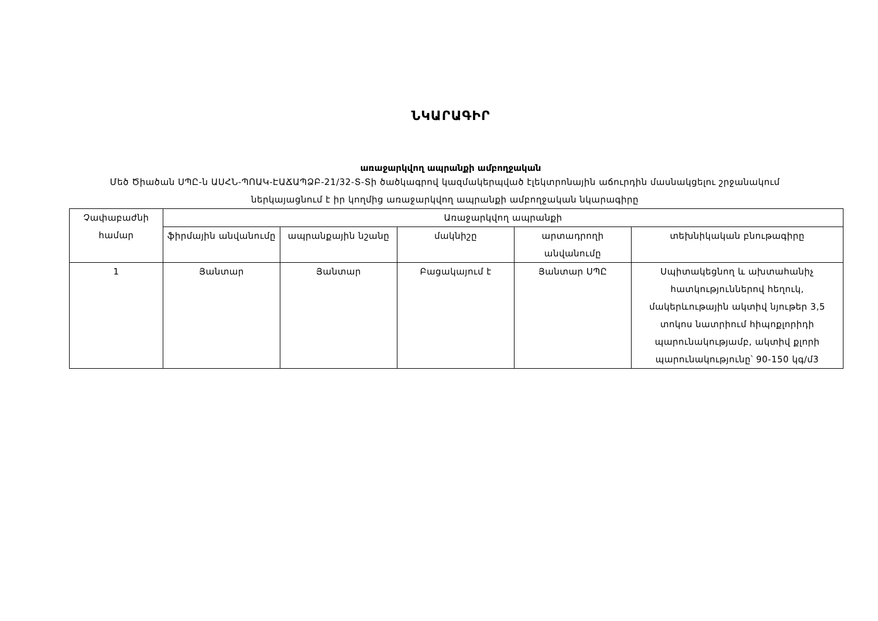ՆԿԱՐԱԳԻՐ
առաջարկվող ապրանքի ամբողջական
Մեծ Ծիածան ՍՊԸ-ն ԱՍՀՆ-ՊՈԱԿ-ԷԱՃԱՊՁԲ-21/32-Տ-Տի ծածկագրով կազմակերպված էլեկտրոնային աճուրդին մասնակցելու շրջանակում ներկայացնում է իր կողմից առաջարկվող ապրանքի ամբողջական նկարագիրը
| Չափաբաժնի համար | Առաջարկվող ապրանքի | | | | |
| | ֆիրմային անվանումը | ապրանքային նշանը | մակնիշը | արտադրողի անվանումը | տեխնիկական բնութագիրը |
| 1 | Յանտար | Յանտար | Բացակայում է | Յանտար ՍՊԸ | Սպիտակեցնող և ախտահանիչ հատկություններով հեղուկ, մակերևութային ակտիվ նյութեր 3,5 տոկոս նատրիում հիպոքլորիդի պարունակությամբ, ակտիվ քլորի պարունակությունը՝ 90-150 կգ/մ3 |